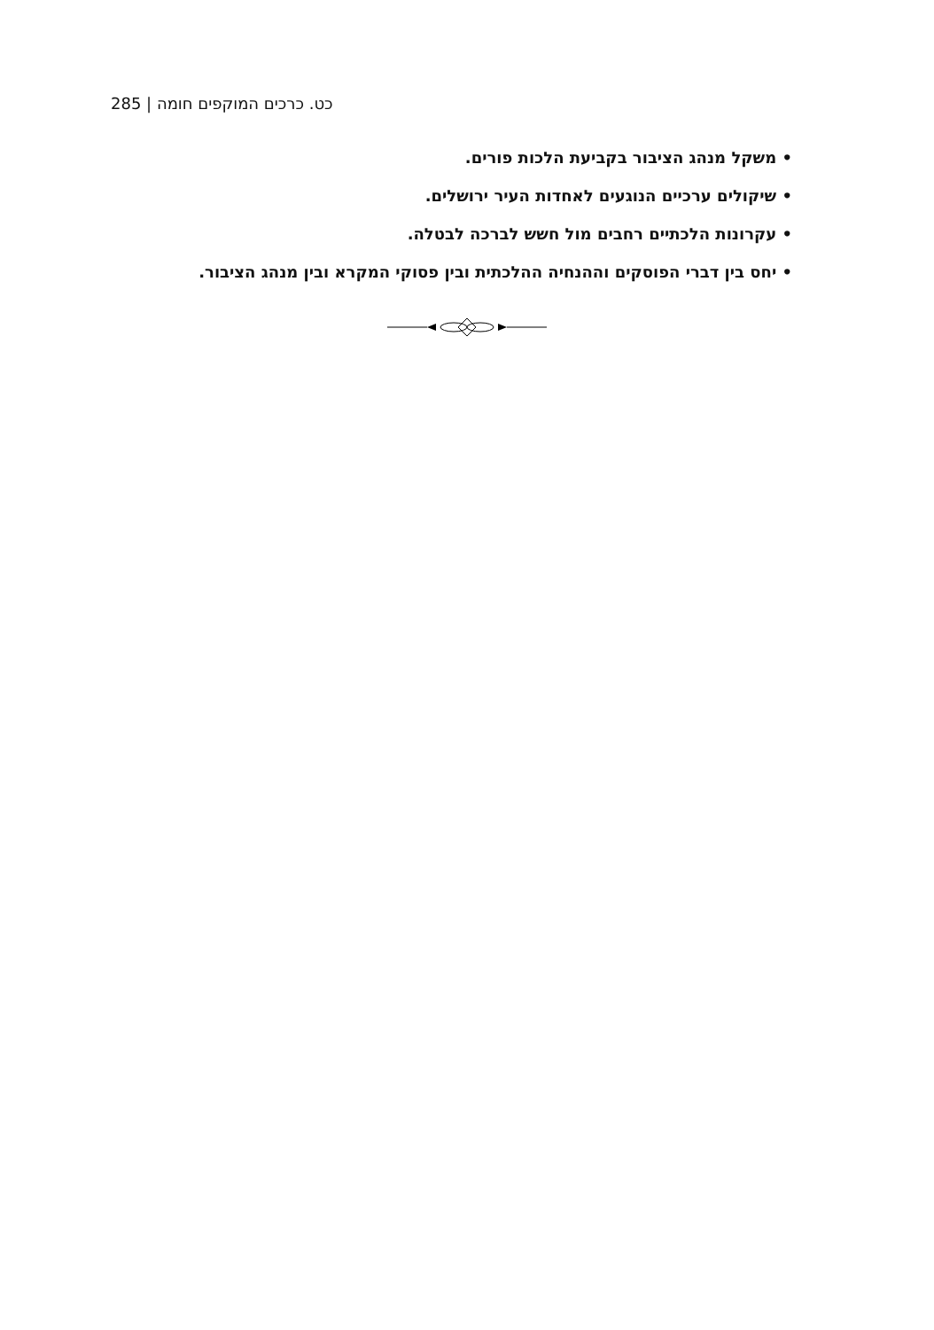285 | כט. כרכים המוקפים חומה
• משקל מנהג הציבור בקביעת הלכות פורים.
• שיקולים ערכיים הנוגעים לאחדות העיר ירושלים.
• עקרונות הלכתיים רחבים מול חשש לברכה לבטלה.
• יחס בין דברי הפוסקים וההנחיה ההלכתית ובין פסוקי המקרא ובין מנהג הציבור.